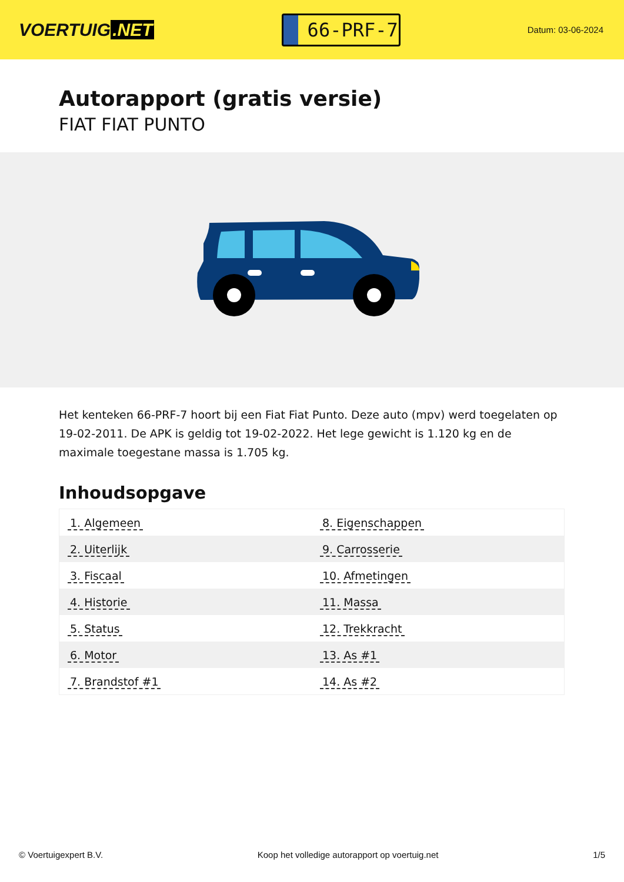VOERTUIG.NET
66-PRF-7
Datum: 03-06-2024
Autorapport (gratis versie)
FIAT FIAT PUNTO
Het kenteken 66-PRF-7 hoort bij een Fiat Fiat Punto. Deze auto (mpv) werd toegelaten op 19-02-2011. De APK is geldig tot 19-02-2022. Het lege gewicht is 1.120 kg en de maximale toegestane massa is 1.705 kg.
Inhoudsopgave
| 1. Algemeen | 8. Eigenschappen |
| 2. Uiterlijk | 9. Carrosserie |
| 3. Fiscaal | 10. Afmetingen |
| 4. Historie | 11. Massa |
| 5. Status | 12. Trekkracht |
| 6. Motor | 13. As #1 |
| 7. Brandstof #1 | 14. As #2 |
© Voertuigexpert B.V. Koop het volledige autorapport op voertuig.net
1/5